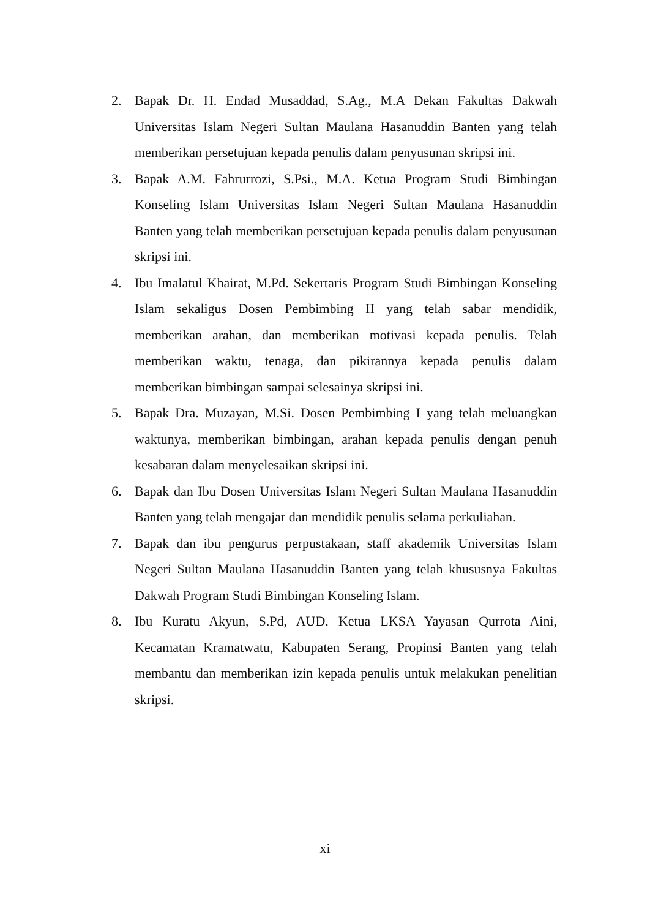2. Bapak Dr. H. Endad Musaddad, S.Ag., M.A Dekan Fakultas Dakwah Universitas Islam Negeri Sultan Maulana Hasanuddin Banten yang telah memberikan persetujuan kepada penulis dalam penyusunan skripsi ini.
3. Bapak A.M. Fahrurrozi, S.Psi., M.A. Ketua Program Studi Bimbingan Konseling Islam Universitas Islam Negeri Sultan Maulana Hasanuddin Banten yang telah memberikan persetujuan kepada penulis dalam penyusunan skripsi ini.
4. Ibu Imalatul Khairat, M.Pd. Sekertaris Program Studi Bimbingan Konseling Islam sekaligus Dosen Pembimbing II yang telah sabar mendidik, memberikan arahan, dan memberikan motivasi kepada penulis. Telah memberikan waktu, tenaga, dan pikirannya kepada penulis dalam memberikan bimbingan sampai selesainya skripsi ini.
5. Bapak Dra. Muzayan, M.Si. Dosen Pembimbing I yang telah meluangkan waktunya, memberikan bimbingan, arahan kepada penulis dengan penuh kesabaran dalam menyelesaikan skripsi ini.
6. Bapak dan Ibu Dosen Universitas Islam Negeri Sultan Maulana Hasanuddin Banten yang telah mengajar dan mendidik penulis selama perkuliahan.
7. Bapak dan ibu pengurus perpustakaan, staff akademik Universitas Islam Negeri Sultan Maulana Hasanuddin Banten yang telah khususnya Fakultas Dakwah Program Studi Bimbingan Konseling Islam.
8. Ibu Kuratu Akyun, S.Pd, AUD. Ketua LKSA Yayasan Qurrota Aini, Kecamatan Kramatwatu, Kabupaten Serang, Propinsi Banten yang telah membantu dan memberikan izin kepada penulis untuk melakukan penelitian skripsi.
xi